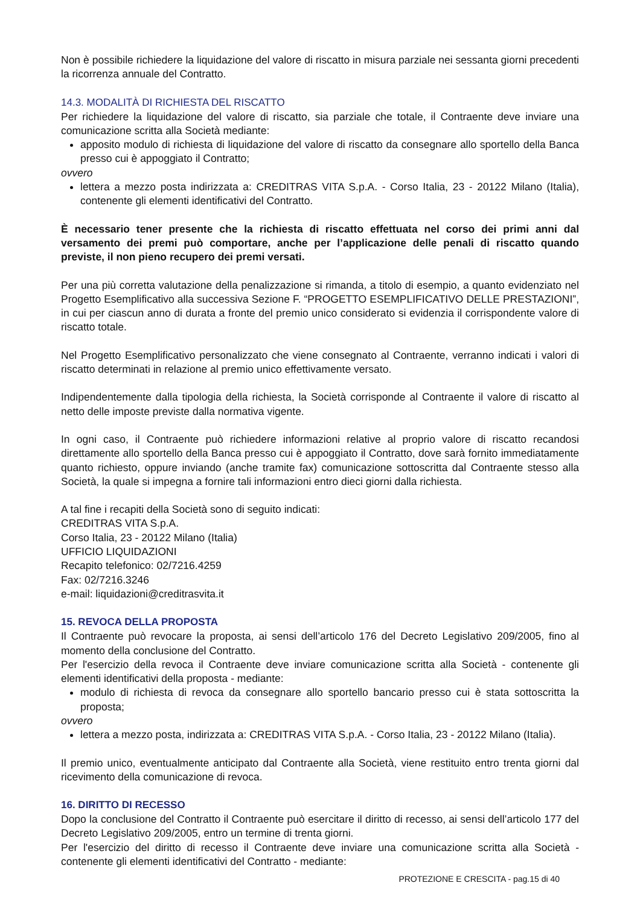Non è possibile richiedere la liquidazione del valore di riscatto in misura parziale nei sessanta giorni precedenti la ricorrenza annuale del Contratto.
14.3. MODALITÀ DI RICHIESTA DEL RISCATTO
Per richiedere la liquidazione del valore di riscatto, sia parziale che totale, il Contraente deve inviare una comunicazione scritta alla Società mediante:
apposito modulo di richiesta di liquidazione del valore di riscatto da consegnare allo sportello della Banca presso cui è appoggiato il Contratto;
ovvero
lettera a mezzo posta indirizzata a: CREDITRAS VITA S.p.A. - Corso Italia, 23 - 20122 Milano (Italia), contenente gli elementi identificativi del Contratto.
È necessario tener presente che la richiesta di riscatto effettuata nel corso dei primi anni dal versamento dei premi può comportare, anche per l’applicazione delle penali di riscatto quando previste, il non pieno recupero dei premi versati.
Per una più corretta valutazione della penalizzazione si rimanda, a titolo di esempio, a quanto evidenziato nel Progetto Esemplificativo alla successiva Sezione F. “PROGETTO ESEMPLIFICATIVO DELLE PRESTAZIONI”, in cui per ciascun anno di durata a fronte del premio unico considerato si evidenzia il corrispondente valore di riscatto totale.
Nel Progetto Esemplificativo personalizzato che viene consegnato al Contraente, verranno indicati i valori di riscatto determinati in relazione al premio unico effettivamente versato.
Indipendentemente dalla tipologia della richiesta, la Società corrisponde al Contraente il valore di riscatto al netto delle imposte previste dalla normativa vigente.
In ogni caso, il Contraente può richiedere informazioni relative al proprio valore di riscatto recandosi direttamente allo sportello della Banca presso cui è appoggiato il Contratto, dove sarà fornito immediatamente quanto richiesto, oppure inviando (anche tramite fax) comunicazione sottoscritta dal Contraente stesso alla Società, la quale si impegna a fornire tali informazioni entro dieci giorni dalla richiesta.
A tal fine i recapiti della Società sono di seguito indicati:
CREDITRAS VITA S.p.A.
Corso Italia, 23 - 20122 Milano (Italia)
UFFICIO LIQUIDAZIONI
Recapito telefonico: 02/7216.4259
Fax: 02/7216.3246
e-mail: liquidazioni@creditrasvita.it
15. REVOCA DELLA PROPOSTA
Il Contraente può revocare la proposta, ai sensi dell’articolo 176 del Decreto Legislativo 209/2005, fino al momento della conclusione del Contratto.
Per l'esercizio della revoca il Contraente deve inviare comunicazione scritta alla Società - contenente gli elementi identificativi della proposta - mediante:
modulo di richiesta di revoca da consegnare allo sportello bancario presso cui è stata sottoscritta la proposta;
ovvero
lettera a mezzo posta, indirizzata a: CREDITRAS VITA S.p.A. - Corso Italia, 23 - 20122 Milano (Italia).
Il premio unico, eventualmente anticipato dal Contraente alla Società, viene restituito entro trenta giorni dal ricevimento della comunicazione di revoca.
16. DIRITTO DI RECESSO
Dopo la conclusione del Contratto il Contraente può esercitare il diritto di recesso, ai sensi dell’articolo 177 del Decreto Legislativo 209/2005, entro un termine di trenta giorni.
Per l'esercizio del diritto di recesso il Contraente deve inviare una comunicazione scritta alla Società - contenente gli elementi identificativi del Contratto - mediante:
PROTEZIONE E CRESCITA - pag.15 di 40